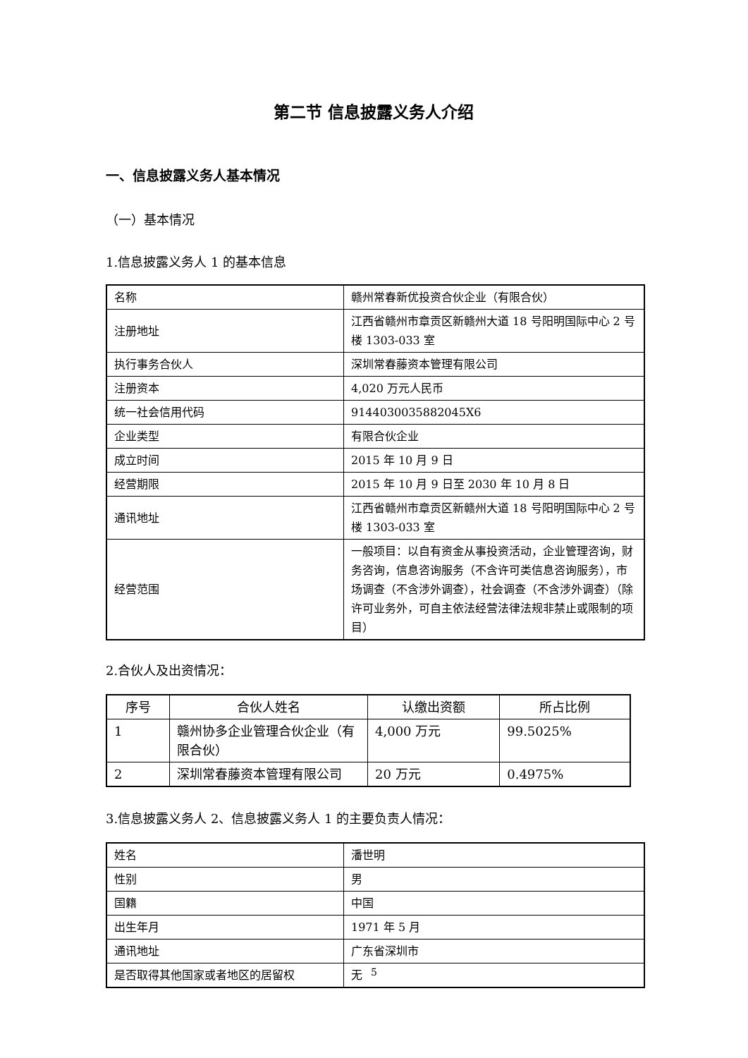第二节 信息披露义务人介绍
一、信息披露义务人基本情况
（一）基本情况
1.信息披露义务人 1 的基本信息
| 名称 | 赣州常春新优投资合伙企业（有限合伙） |
| 注册地址 | 江西省赣州市章贡区新赣州大道 18 号阳明国际中心 2 号楼 1303-033 室 |
| 执行事务合伙人 | 深圳常春藤资本管理有限公司 |
| 注册资本 | 4,020 万元人民币 |
| 统一社会信用代码 | 9144030035882045X6 |
| 企业类型 | 有限合伙企业 |
| 成立时间 | 2015 年 10 月 9 日 |
| 经营期限 | 2015 年 10 月 9 日至 2030 年 10 月 8 日 |
| 通讯地址 | 江西省赣州市章贡区新赣州大道 18 号阳明国际中心 2 号楼 1303-033 室 |
| 经营范围 | 一般项目：以自有资金从事投资活动，企业管理咨询，财务咨询，信息咨询服务（不含许可类信息咨询服务），市场调查（不含涉外调查），社会调查（不含涉外调查）（除许可业务外，可自主依法经营法律法规非禁止或限制的项目） |
2.合伙人及出资情况：
| 序号 | 合伙人姓名 | 认缴出资额 | 所占比例 |
| --- | --- | --- | --- |
| 1 | 赣州协多企业管理合伙企业（有限合伙） | 4,000 万元 | 99.5025% |
| 2 | 深圳常春藤资本管理有限公司 | 20 万元 | 0.4975% |
3.信息披露义务人 2、信息披露义务人 1 的主要负责人情况：
| 姓名 | 潘世明 |
| 性别 | 男 |
| 国籍 | 中国 |
| 出生年月 | 1971 年 5 月 |
| 通讯地址 | 广东省深圳市 |
| 是否取得其他国家或者地区的居留权 | 无 |
5